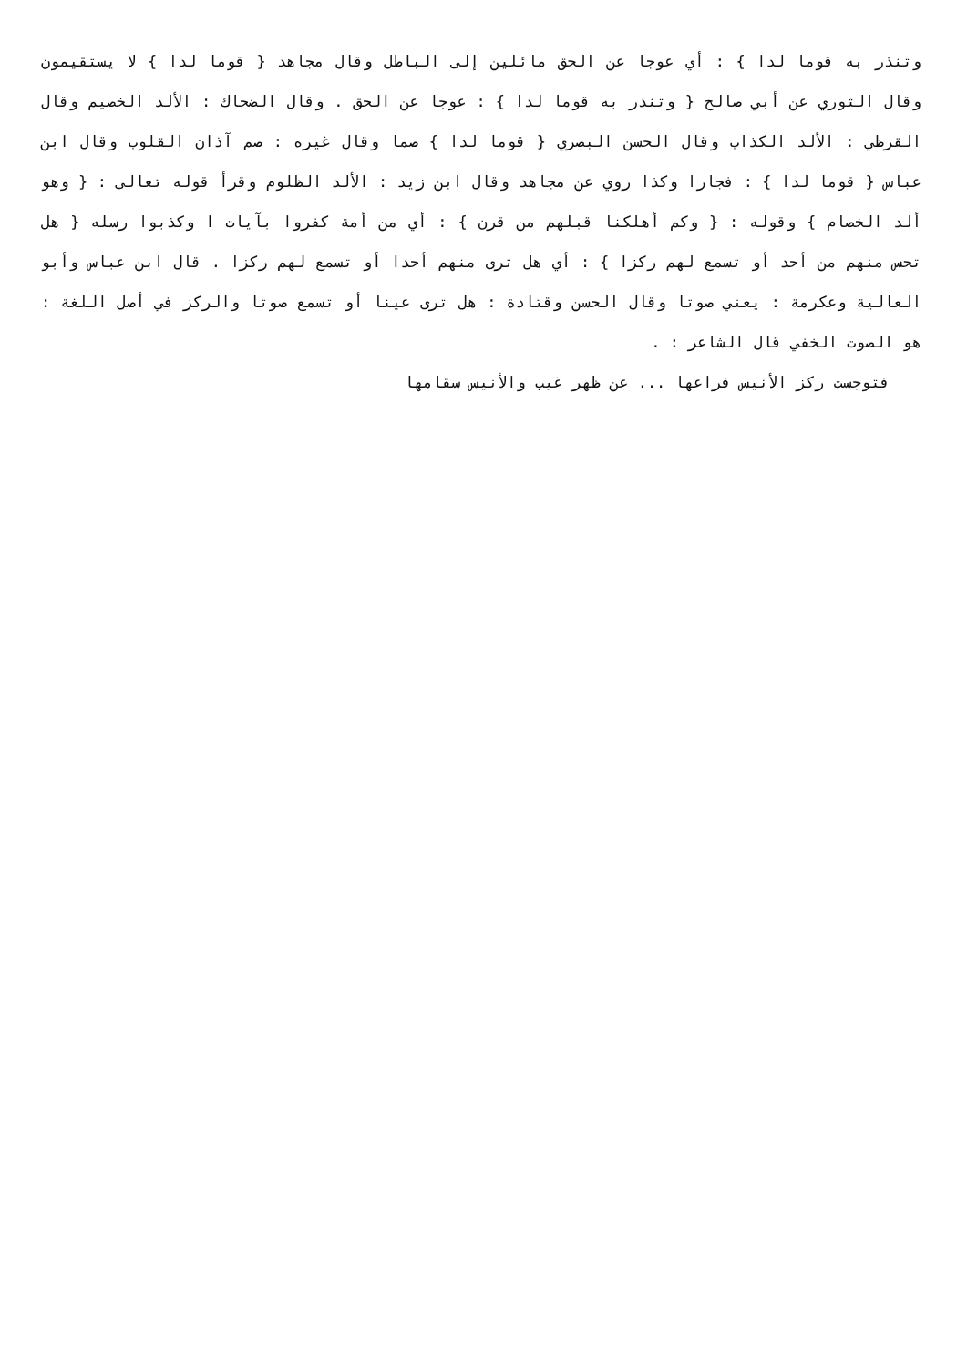وتنذر به قوما لدا } : أي عوجا عن الحق مائلين إلى الباطل وقال مجاهد { قوما لدا } لا يستقيمون وقال الثوري عن أبي صالح { وتنذر به قوما لدا } : عوجا عن الحق . وقال الضحاك : الألد الخصيم وقال القرظي : الألد الكذاب وقال الحسن البصري { قوما لدا } صما وقال غيره : صم آذان القلوب وقال ابن عباس { قوما لدا } : فجارا وكذا روي عن مجاهد وقال ابن زيد : الألد الظلوم وقرأ قوله تعالى : { وهو ألد الخصام } وقوله : { وكم أهلكنا قبلهم من قرن } : أي من أمة كفروا بآيات ا وكذبوا رسله { هل تحس منهم من أحد أو تسمع لهم ركزا } : أي هل ترى منهم أحدا أو تسمع لهم ركزا . قال ابن عباس وأبو العالية وعكرمة : يعني صوتا وقال الحسن وقتادة : هل ترى عينا أو تسمع صوتا والركز في أصل اللغة : هو الصوت الخفي قال الشاعر : .
فتوجست ركز الأنيس فراعها ... عن ظهر غيب والأنيس سقامها